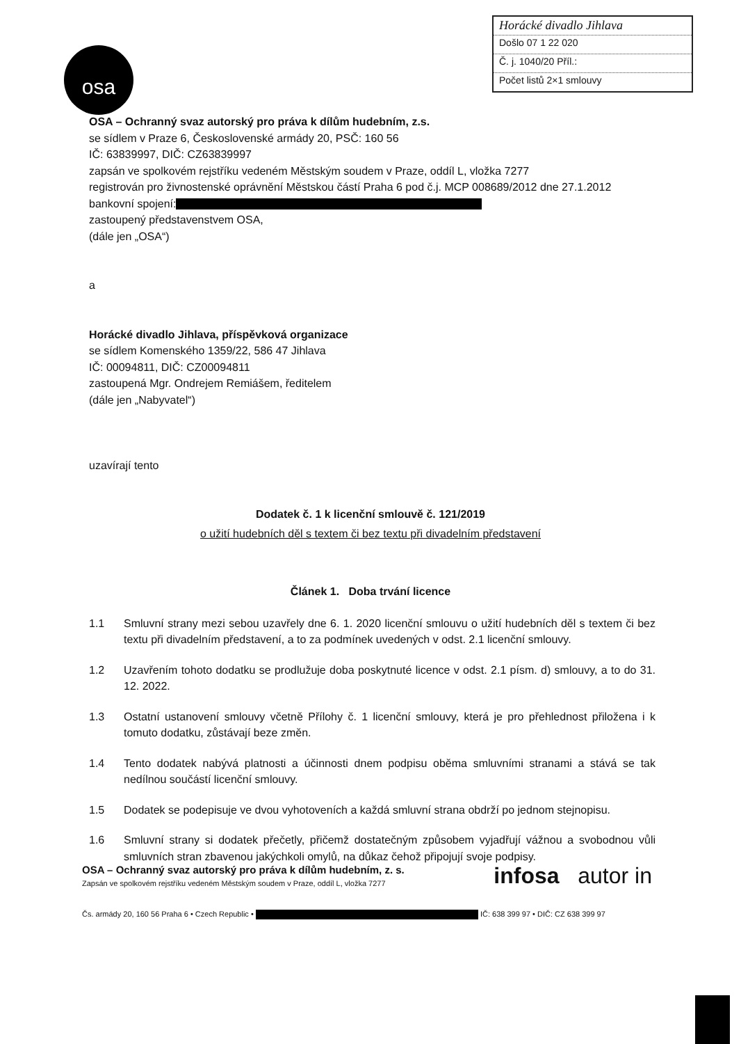osa
Horácké divadlo Jihlava
Došlo 07 1 22 020
Č. j. 1040/20 Příl.:
Počet listů 2×1 smlouvy
OSA – Ochranný svaz autorský pro práva k dílům hudebním, z.s.
se sídlem v Praze 6, Československé armády 20, PSČ: 160 56
IČ: 63839997, DIČ: CZ63839997
zapsán ve spolkovém rejstříku vedeném Městským soudem v Praze, oddíl L, vložka 7277
registrován pro živnostenské oprávnění Městskou částí Praha 6 pod č.j. MCP 008689/2012 dne 27.1.2012
bankovní spojení:
zastoupený představenstvem OSA,
(dále jen „OSA“)
a
Horácké divadlo Jihlava, příspěvková organizace
se sídlem Komenského 1359/22, 586 47 Jihlava
IČ: 00094811, DIČ: CZ00094811
zastoupená Mgr. Ondrejem Remiášem, ředitelem
(dále jen „Nabyvatel“)
uzavírají tento
Dodatek č. 1 k licenční smlouvě č. 121/2019
o užití hudebních děl s textem či bez textu při divadelním představení
Článek 1. Doba trvání licence
1.1 Smluvní strany mezi sebou uzavřely dne 6. 1. 2020 licenční smlouvu o užití hudebních děl s textem či bez textu při divadelním představení, a to za podmínek uvedených v odst. 2.1 licenční smlouvy.
1.2 Uzavřením tohoto dodatku se prodlužuje doba poskytnuté licence v odst. 2.1 písm. d) smlouvy, a to do 31. 12. 2022.
1.3 Ostatní ustanovení smlouvy včetně Přílohy č. 1 licenční smlouvy, která je pro přehlednost přiložena i k tomuto dodatku, zůstávají beze změn.
1.4 Tento dodatek nabývá platnosti a účinnosti dnem podpisu oběma smluvními stranami a stává se tak nedílnou součástí licenční smlouvy.
1.5 Dodatek se podepisuje ve dvou vyhotoveních a každá smluvní strana obdrží po jednom stejnopisu.
1.6 Smluvní strany si dodatek přečetly, přičemž dostatečným způsobem vyjadřují vážnou a svobodnou vůli smluvních stran zbavenou jakýchkoli omylů, na důkaz čehož připojují svoje podpisy.
OSA – Ochranný svaz autorský pro práva k dílům hudebním, z. s.
Zapsán ve spolkovém rejstříku vedeném Městským soudem v Praze, oddíl L, vložka 7277
infosa autor in
Čs. armády 20, 160 56 Praha 6 • Czech Republic • IČ: 638 399 97 • DIČ: CZ 638 399 97